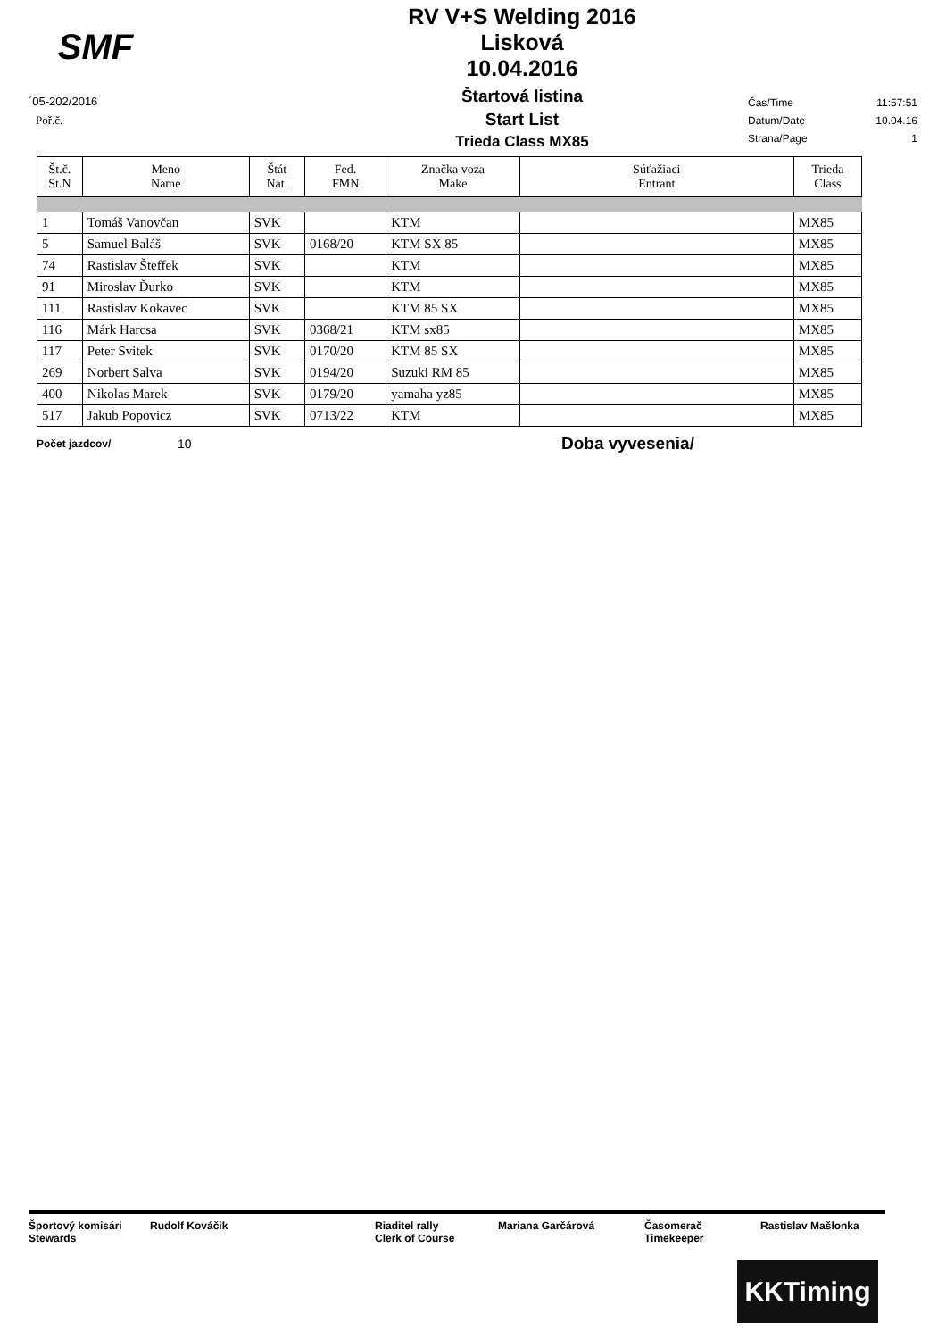SMF
´05-202/2016
Poř.č.
RV V+S Welding 2016
Lisková
10.04.2016
Štartová listina
Start List
Trieda Class MX85
Čas/Time 11:57:51
Datum/Date 10.04.16
Strana/Page 1
| Št.č. St.N | Meno Name | Štát Nat. | Fed. FMN | Značka voza Make | Súťažiaci Entrant | Trieda Class |
| --- | --- | --- | --- | --- | --- | --- |
| 1 | Tomáš Vanovčan | SVK | | KTM | | MX85 |
| 5 | Samuel Baláš | SVK | 0168/20 | KTM SX 85 | | MX85 |
| 74 | Rastislav Šteffek | SVK | | KTM | | MX85 |
| 91 | Miroslav Ďurko | SVK | | KTM | | MX85 |
| 111 | Rastislav Kokavec | SVK | | KTM 85 SX | | MX85 |
| 116 | Márk Harcsa | SVK | 0368/21 | KTM sx85 | | MX85 |
| 117 | Peter Svitek | SVK | 0170/20 | KTM 85 SX | | MX85 |
| 269 | Norbert Salva | SVK | 0194/20 | Suzuki RM 85 | | MX85 |
| 400 | Nikolas Marek | SVK | 0179/20 | yamaha yz85 | | MX85 |
| 517 | Jakub Popovicz | SVK | 0713/22 | KTM | | MX85 |
Počet jazdcov/ 10 Doba vyvesenia/
Športový komisári
Stewards
Rudolf Kováčik Riaditel rally
Clerk of Course
Mariana Garčárová Časomerač
Timekeeper
Rastislav Mašlonka
KKTiming